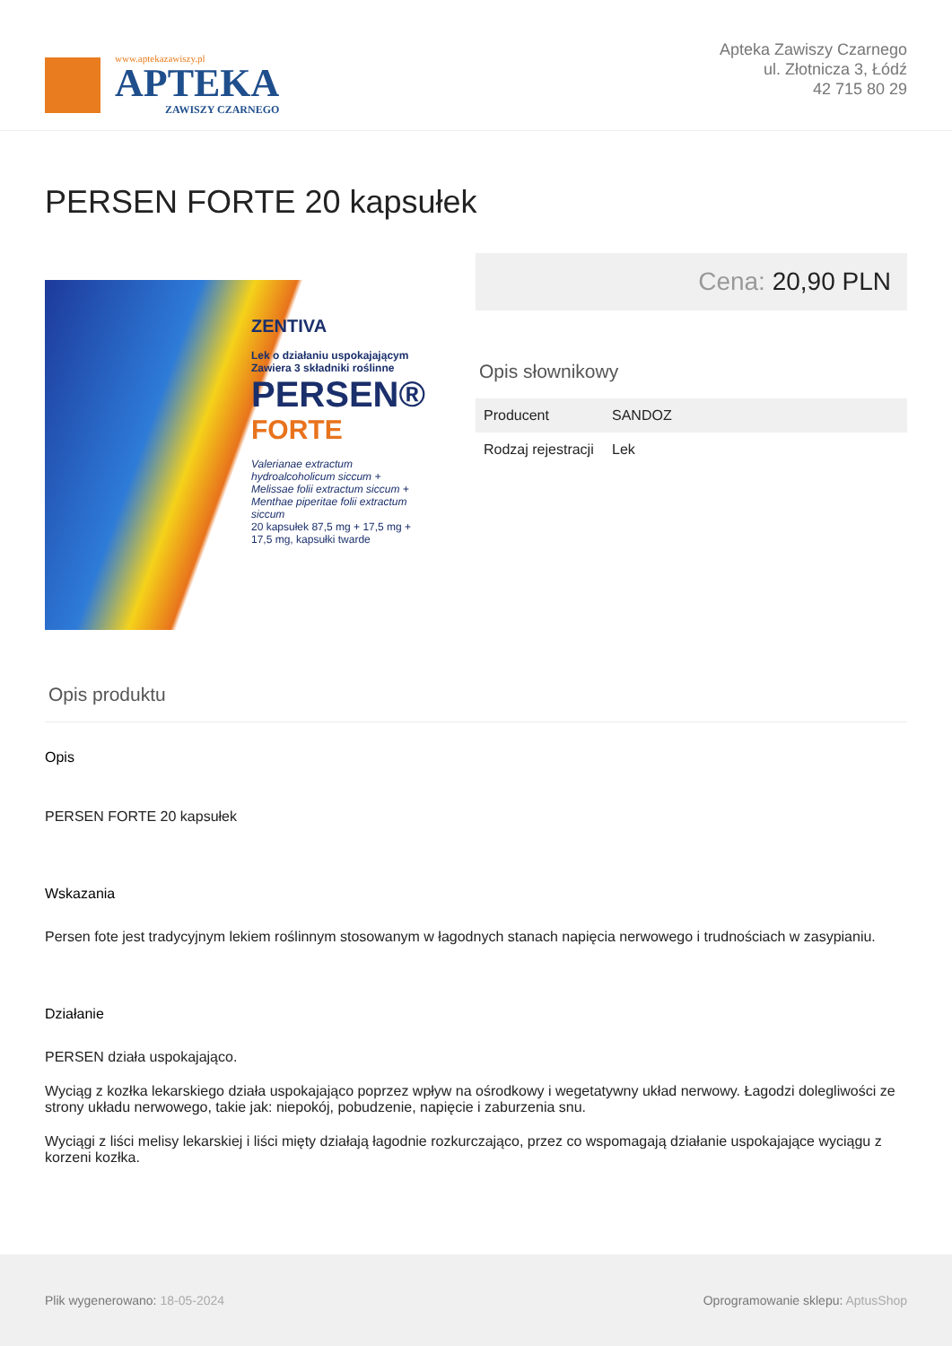www.aptekazawiszy.pl
APTEKA
ZAWISZY CZARNEGO
Apteka Zawiszy Czarnego
ul. Złotnicza 3, Łódź
42 715 80 29
PERSEN FORTE 20 kapsułek
ZENTIVA
Lek o działaniu uspokajającym
Zawiera 3 składniki roślinne
PERSEN®
FORTE
Valerianae extractum hydroalcoholicum siccum + Melissae folii extractum siccum + Menthae piperitae folii extractum siccum
20 kapsułek 87,5 mg + 17,5 mg + 17,5 mg, kapsułki twarde
Cena: 20,90 PLN
Opis słownikowy
| Producent | SANDOZ |
| Rodzaj rejestracji | Lek |
Opis produktu
Opis
PERSEN FORTE 20 kapsułek
Wskazania
Persen fote jest tradycyjnym lekiem roślinnym stosowanym w łagodnych stanach napięcia nerwowego i trudnościach w zasypianiu.
Działanie
PERSEN działa uspokajająco.
Wyciąg z kozłka lekarskiego działa uspokajająco poprzez wpływ na ośrodkowy i wegetatywny układ nerwowy. Łagodzi dolegliwości ze strony układu nerwowego, takie jak: niepokój, pobudzenie, napięcie i zaburzenia snu.
Wyciągi z liści melisy lekarskiej i liści mięty działają łagodnie rozkurczająco, przez co wspomagają działanie uspokajające wyciągu z korzeni kozłka.
Plik wygenerowano: 18-05-2024
Oprogramowanie sklepu: AptusShop